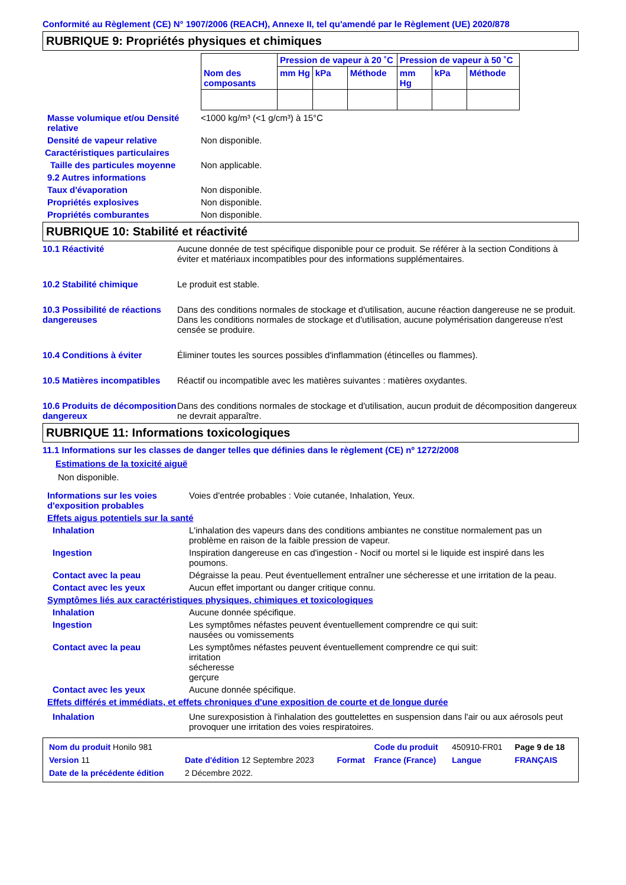Conformité au Règlement (CE) N° 1907/2006 (REACH), Annexe II, tel qu'amendé par le Règlement (UE) 2020/878
RUBRIQUE 9: Propriétés physiques et chimiques
| Nom des composants | Pression de vapeur à 20 ˚C | | | Pression de vapeur à 50 ˚C | | |
| | mm Hg | kPa | Méthode | mm Hg | kPa | Méthode |
Masse volumique et/ou Densité relative
<1000 kg/m³ (<1 g/cm³) à 15°C
Densité de vapeur relative Non disponible.
Caractéristiques particulaires
Taille des particules moyenne
Non applicable.
9.2 Autres informations
Taux d'évaporation Non disponible.
Propriétés explosives Non disponible.
Propriétés comburantes Non disponible.
RUBRIQUE 10: Stabilité et réactivité
10.1 Réactivité Aucune donnée de test spécifique disponible pour ce produit. Se référer à la section Conditions à éviter et matériaux incompatibles pour des informations supplémentaires.
10.2 Stabilité chimique Le produit est stable.
10.3 Possibilité de réactions dangereuses
Dans des conditions normales de stockage et d'utilisation, aucune réaction dangereuse ne se produit.
Dans les conditions normales de stockage et d'utilisation, aucune polymérisation dangereuse n'est censée se produire.
10.4 Conditions à éviter Éliminer toutes les sources possibles d'inflammation (étincelles ou flammes).
10.5 Matières incompatibles
Réactif ou incompatible avec les matières suivantes : matières oxydantes.
10.6 Produits de décomposition dangereux
Dans des conditions normales de stockage et d'utilisation, aucun produit de décomposition dangereux ne devrait apparaître.
RUBRIQUE 11: Informations toxicologiques
11.1 Informations sur les classes de danger telles que définies dans le règlement (CE) nº 1272/2008
Estimations de la toxicité aiguë
Non disponible.
Informations sur les voies d'exposition probables
Voies d'entrée probables : Voie cutanée, Inhalation, Yeux.
Effets aigus potentiels sur la santé
Inhalation L'inhalation des vapeurs dans des conditions ambiantes ne constitue normalement pas un problème en raison de la faible pression de vapeur.
Ingestion Inspiration dangereuse en cas d'ingestion - Nocif ou mortel si le liquide est inspiré dans les poumons.
Contact avec la peau Dégraisse la peau. Peut éventuellement entraîner une sécheresse et une irritation de la peau.
Contact avec les yeux Aucun effet important ou danger critique connu.
Symptômes liés aux caractéristiques physiques, chimiques et toxicologiques
Inhalation Aucune donnée spécifique.
Ingestion Les symptômes néfastes peuvent éventuellement comprendre ce qui suit:
nausées ou vomissements
Contact avec la peau Les symptômes néfastes peuvent éventuellement comprendre ce qui suit:
irritation
sécheresse
gerçure
Contact avec les yeux Aucune donnée spécifique.
Effets différés et immédiats, et effets chroniques d'une exposition de courte et de longue durée
Inhalation Une surexposistion à l'inhalation des gouttelettes en suspension dans l'air ou aux aérosols peut provoquer une irritation des voies respiratoires.
| Nom du produit Honilo 981 | | | Code du produit | 450910-FR01 | Page 9 de 18 |
| Version 11 | Date d'édition 12 Septembre 2023 | Format | France (France) | Langue | FRANÇAIS |
| Date de la précédente édition | 2 Décembre 2022. | | | | |